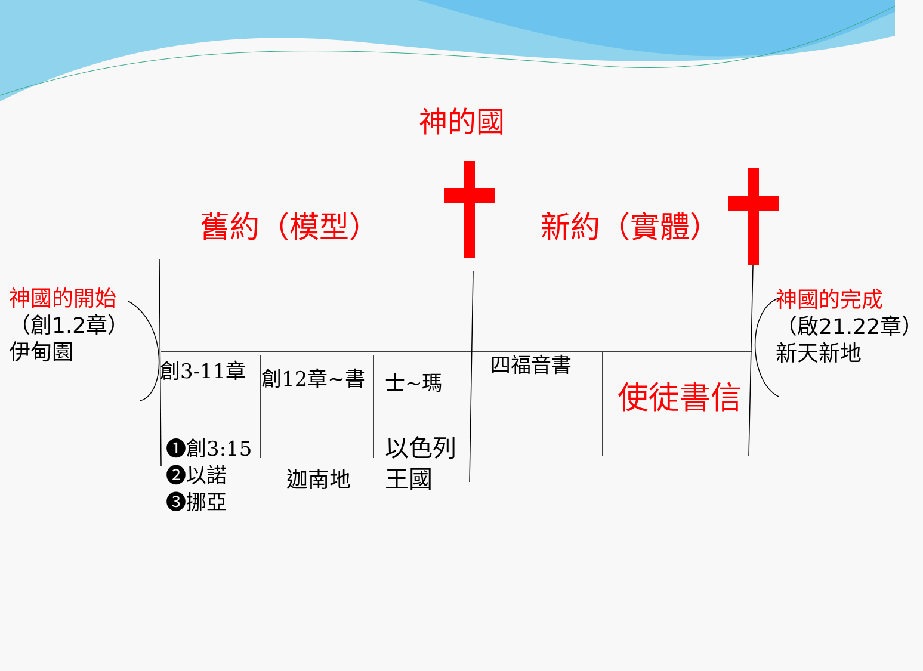神的國
舊約（模型） 新約（實體）
神國的開始
（創1.2章）
伊甸園
神國的完成
（啟21.22章）
新天新地
創3-11章 創12章~書 士~瑪
四福音書
使徒書信
❶創3:15
❷以諾
❸挪亞
迦南地
以色列
王國